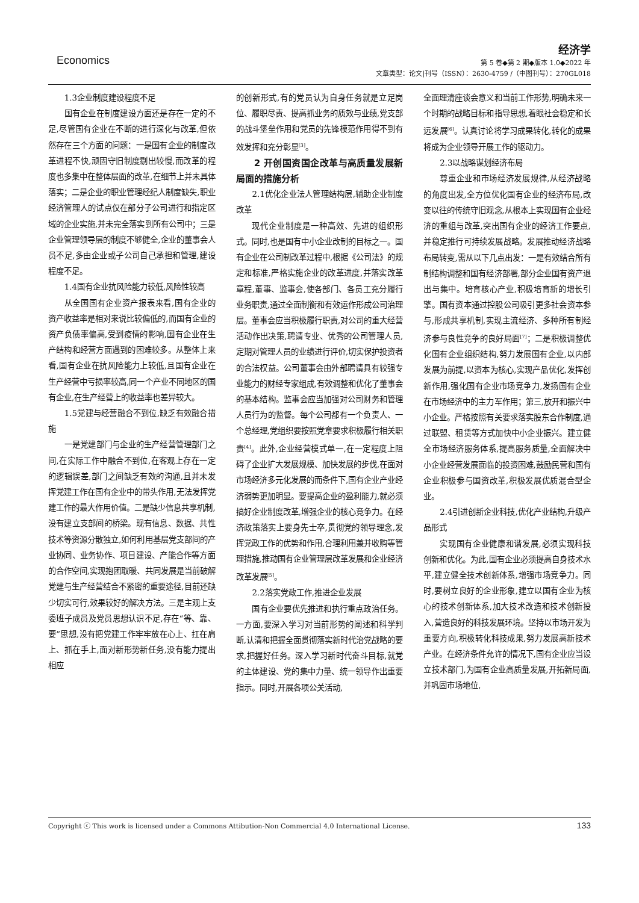Economics
经济学
第 5 卷◆第 2 期◆版本 1.0◆2022 年
文章类型：论文|刊号（ISSN）：2630-4759 /（中图刊号）：270GL018
1.3企业制度建设程度不足
国有企业在制度建设方面还是存在一定的不足,尽管国有企业在不断的进行深化与改革,但依然存在三个方面的问题：一是国有企业的制度改革进程不快,顽固守旧制度剔出较慢,而改革的程度也多集中在整体层面的改革,在细节上并未具体落实；二是企业的职业管理经纪人制度缺失,职业经济管理人的试点仅在部分子公司进行和指定区域的企业实施,并未完全落实到所有公司中；三是企业管理领导层的制度不够健全,企业的董事会人员不足,多由企业或子公司自己承担和管理,建设程度不足。
1.4国有企业抗风险能力较低,风险性较高
从全国国有企业资产报表来看,国有企业的资产收益率是相对来说比较偏低的,而国有企业的资产负债率偏高,受到疫情的影响,国有企业在生产结构和经营方面遇到的困难较多。从整体上来看,国有企业在抗风险能力上较低,且国有企业在生产经营中亏损率较高,同一个产业不同地区的国有企业,在生产经营上的收益率也差异较大。
1.5党建与经营融合不到位,缺乏有效融合措施
一是党建部门与企业的生产经营管理部门之间,在实际工作中融合不到位,在客观上存在一定的逻辑误差,部门之间缺乏有效的沟通,且并未发挥党建工作在国有企业中的带头作用,无法发挥党建工作的最大作用价值。二是缺少信息共享机制,没有建立支部间的桥梁。现有信息、数据、共性技术等资源分散独立,如何利用基层党支部间的产业协同、业务协作、项目建设、产能合作等方面的合作空间,实现抱团取暖、共同发展是当前破解党建与生产经营结合不紧密的重要途径,目前还缺少切实可行,效果较好的解决方法。三是主观上支委班子成员及党员思想认识不足,存在“等、靠、要”思想,没有把党建工作牢牢放在心上、扛在肩上、抓在手上,面对新形势新任务,没有能力提出相应
的创新形式,有的党员认为自身任务就是立足岗位、履职尽责、提高抓业务的质效与业绩,党支部的战斗堡垒作用和党员的先锋模范作用得不到有效发挥和充分彰显<sup>[3]</sup>。
2 开创国资国企改革与高质量发展新局面的措施分析
2.1优化企业法人管理结构层,辅助企业制度改革
现代企业制度是一种高效、先进的组织形式。同时,也是国有中小企业改制的目标之一。国有企业在公司制改革过程中,根据《公司法》的规定和标准,严格实施企业的改革进度,并落实改革章程,董事、监事会,使各部门、各员工充分履行业务职责,通过全面制衡和有效运作形成公司治理层。董事会应当积极履行职责,对公司的重大经营活动作出决策,聘请专业、优秀的公司管理人员,定期对管理人员的业绩进行评价,切实保护投资者的合法权益。公司董事会由外部聘请具有较强专业能力的财经专家组成,有效调整和优化了董事会的基本结构。监事会应当加强对公司财务和管理人员行为的监督。每个公司都有一个负责人、一个总经理,党组织要按照党章要求积极履行相关职责<sup>[4]</sup>。此外,企业经营模式单一,在一定程度上阻碍了企业扩大发展规模、加快发展的步伐,在面对市场经济多元化发展的而条件下,国有企业产业经济弱势更加明显。要提高企业的盈利能力,就必须搞好企业制度改革,增强企业的核心竞争力。在经济政策落实上要身先士卒,贯彻党的领导理念,发挥党政工作的优势和作用,合理利用兼并收购等管理措施,推动国有企业管理层改革发展和企业经济改革发展<sup>[5]</sup>。
2.2落实党政工作,推进企业发展
国有企业要优先推进和执行重点政治任务。一方面,要深入学习对当前形势的阐述和科学判断,认清和把握全面贯彻落实新时代治党战略的要求,把握好任务。深入学习新时代奋斗目标,就党的主体建设、党的集中力量、统一领导作出重要指示。同时,开展各项公关活动,
全面理清座谈会意义和当前工作形势,明确未来一个时期的战略目标和指导思想,着眼社会稳定和长远发展<sup>[6]</sup>。认真讨论将学习成果转化,转化的成果将成为企业领导开展工作的驱动力。
2.3以战略谋划经济布局
尊重企业和市场经济发展规律,从经济战略的角度出发,全方位优化国有企业的经济布局,改变以往的传统守旧观念,从根本上实现国有企业经济的重组与改革,突出国有企业的经济工作要点,并稳定推行可持续发展战略。发展推动经济战略布局转变,需从以下几点出发：一是有效结合所有制结构调整和国有经济部署,部分企业国有资产退出与集中。培育核心产业,积极培育新的增长引擎。国有资本通过控股公司吸引更多社会资本参与,形成共享机制,实现主流经济、多种所有制经济参与良性竞争的良好局面<sup>[7]</sup>；二是积极调整优化国有企业组织结构,努力发展国有企业,以内部发展为前提,以资本为核心,实现产品优化,发挥创新作用,强化国有企业市场竞争力,发扬国有企业在市场经济中的主力军作用；第三,放开和振兴中小企业。严格按照有关要求落实股东合作制度,通过联盟、租赁等方式加快中小企业振兴。建立健全市场经济服务体系,提高服务质量,全面解决中小企业经营发展面临的投资困难,鼓励民营和国有企业积极参与国资改革,积极发展优质混合型企业。
2.4引进创新企业科技,优化产业结构,升级产品形式
实现国有企业健康和谐发展,必须实现科技创新和优化。为此,国有企业必须提高自身技术水平,建立健全技术创新体系,增强市场竞争力。同时,要树立良好的企业形象,建立以国有企业为核心的技术创新体系,加大技术改造和技术创新投入,营造良好的科技发展环境。坚持以市场开发为重要方向,积极转化科技成果,努力发展高新技术产业。在经济条件允许的情况下,国有企业应当设立技术部门,为国有企业高质量发展,开拓新局面,并巩固市场地位,
Copyright ⓒ This work is licensed under a Commons Attibution-Non Commercial 4.0 International License. 133